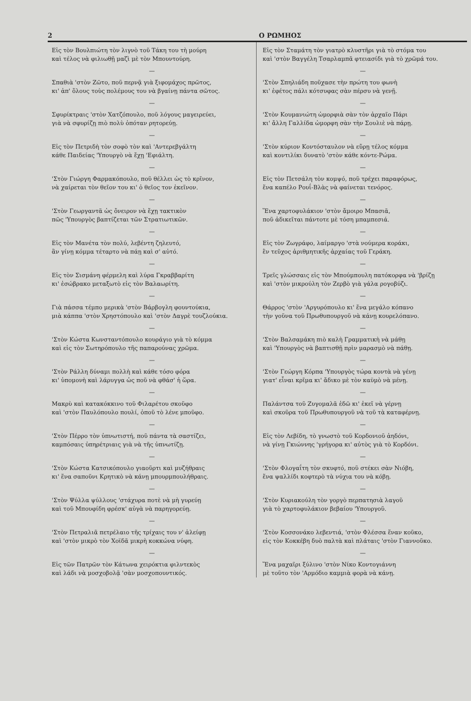2 Ο ΡΩΜΗΟΣ
Εἰς τὸν Βουλπιώτη τὸν λιγνὸ τοῦ Τάκη του τὴ μούρη
καὶ τέλος νὰ φιλιωθῇ μαζὶ μὲ τὸν Μπουντούρη.
—
Σπαθιὰ 'στὸν Ζῶτο, ποῦ περνᾷ γιὰ ξιφομάχος πρῶτος,
κι' ἀπ' ὅλους τοὺς πολέμους του νὰ βγαίνῃ πάντα σῶτος.
—
Σφυρίκτραις 'στὸν Χατζόπουλο, ποῦ λόγους μαγειρεύει,
γιὰ νὰ σφυρίζῃ πιὸ πολὺ ὁπόταν ρητορεύῃ.
—
Εἰς τὸν Πετριδὴ τὸν σοφὸ τὸν καὶ 'Αντερεβγάλτη
κάθε Παιδείας 'Υπουργὸ νὰ ἔχῃ 'Εφιάλτη.
—
'Στὸν Γιώργη Φαρμακόπουλο, ποῦ θέλλει ὡς τὸ κρῖνον,
νὰ χαίρεται τὸν θεῖον του κι' ὁ θεῖος τον ἐκεῖνον.
—
'Στὸν Γεωργαντᾶ ὡς ὄνειρον νὰ ἔχῃ τακτικὸν
πῶς 'Υπουργὸς βαπτίζεται τῶν Στρατιωτικῶν.
—
Εἰς τὸν Μανέτα τὸν πολύ, λεβέντη ζηλευτό,
ἂν γίνῃ κόμμα τέταρτο νὰ πάῃ καὶ σ' αὐτό.
—
Εἰς τὸν Σισμάνη φέρμελη καὶ λύρα Γκραββαρίτη
κι' ἐσώβρακο μεταξωτὸ εἰς τὸν Βαλαωρίτη.
—
Γιὰ πάσσα τέμπο μερικὰ 'στὸν Βάρβογλη φουντούκια,
μιὰ κάππα 'στὸν Χρηστόπουλο καὶ 'στὸν Δαγρὲ τουζλούκια.
—
'Στὸν Κώστα Κωνσταντόπουλο κουράγιο γιὰ τὸ κόμμα
καὶ εἰς τὸν Σωτηρόπουλο τῆς παπαρούνας χρῶμα.
—
'Στὸν Ράλλη δύναμι πολλὴ καὶ κάθε τόσο φόρα
κι' ὑπομονὴ καὶ λάρυγγα ὡς ποῦ νὰ φθάσ' ἡ ὥρα.
—
Μακρὺ καὶ κατακόκκινο τοῦ Φιλαρέτου σκοῦφο
καὶ 'στὸν Παυλόπουλο πουλί, ὁποῦ τὸ λένε μποῦφο.
—
'Στὸν Πέρρο τὸν ὑπνωτιστή, ποῦ πάντα τὰ σαστίζει,
καμπόσαις ὑπηρέτριαις γιὰ νὰ τῆς ὑπνωτίζῃ.
—
'Στὸν Κώστα Κατσικόπουλο γιαοῦρτι καὶ μυζήθραις
κι' ἕνα σαποῦνι Κρητικὸ νὰ κάνῃ μπουρμπουλήθραις.
—
'Στὸν Ψύλλα ψύλλους 'στάχυρα ποτὲ νὰ μὴ γυρεύῃ
καὶ τοῦ Μπουφίδη φρέσκ' αὐγὰ νὰ παρηγορεύῃ.
—
'Στὸν Πετραλιᾶ πετρέλαιο τῆς τρίχαις του ν' ἀλείφῃ
καὶ 'στὸν μικρὸ τὸν Χοϊδᾶ μικρὴ κοκκώνα νύφη.
—
Εἰς τῶν Πατρῶν τὸν Κάτωνα χειρόκτια φιλντεκὸς
καὶ λάδι νὰ μοσχοβολᾷ 'σὰν μοσχοπουντικός.
Εἰς τὸν Σταμάτη τὸν γιατρὸ κλυστῆρι γιὰ τὸ στόμα του
καὶ 'στὸν Βαγγέλη Τσαρλαμπᾶ φτειασίδι γιὰ τὸ χρῶμά του.
—
'Στὸν Σπηλιάδη ποῦχασε τὴν πρώτη του φωνὴ
κι' ἐφέτος πάλι κότσυφας σὰν πέρσυ νὰ γενῇ.
—
'Στὸν Κουμανιώτη ὡμορφιὰ σὰν τὸν ἀρχαῖο Πάρι
κι' ἄλλη Γαλλίδα ὡμορφη σὰν τὴν Σουλιὲ νὰ πάρῃ.
—
'Στὸν κύριον Κοντόσταυλον νὰ εὕρῃ τέλος κόμμα
καὶ κοντιλίκι δυνατὸ 'στὸν κάθε κόντε-Ρώμα.
—
Εἰς τὸν Πετσάλη τὸν κομψό, ποῦ τρέχει παραφόρως,
ἕνα καπέλο Ρουΐ-Βλὰς νὰ φαίνεται τενόρος.
—
Ἕνα χαρτοφυλάκιον 'στὸν ἄμοιρο Μπασιᾶ,
ποῦ ἀδικεῖται πάντοτε μὲ τόση μπαμπεσιά.
—
Εἰς τὸν Ζωγράφο, λαίμαργο 'στὰ νούμερα κοράκι,
ἓν τεῦχος ἀριθμητικῆς ἀρχαίας τοῦ Γεράκη.
—
Τρεῖς γλώσσαις εἰς τὸν Μπούμπουλη πατόκορφα νὰ 'βρίζῃ
καὶ 'στὸν μικρούλη τὸν Ζερβὸ γιὰ γάλα ρογοβύζι.
—
Θάρρος 'στὸν 'Αργυρόπουλο κι' ἕνα μεγάλο κόπανο
τὴν γοῦνα τοῦ Πρωθυπουργοῦ νὰ κάνῃ κουρελόπανο.
—
'Στὸν Βαλσαμάκη πιὸ καλὴ Γραμματικὴ νὰ μάθῃ
καὶ 'Υπουργὸς νὰ βαπτισθῇ πρὶν μαρασμὸ νὰ πάθῃ.
—
'Στὸν Γεώργη Κόρπα 'Υπουργὸς τώρα κοντὰ νὰ γένῃ
γιατ' εἶναι κρῖμα κι' ἄδικο μὲ τὸν καϋμὸ νὰ μένῃ.
—
Παλάντσα τοῦ Ζυγομαλᾶ ἐδῶ κι' ἐκεῖ νὰ γέρνῃ
καὶ σκοῦρα τοῦ Πρωθυπουργοῦ νὰ τοῦ τὰ καταφέρνῃ.
—
Εἰς τὸν Λεβίδη, τὸ γνωστὸ τοῦ Κορδονιοῦ ἀηδόνι,
νὰ γίνῃ Γκιώννης 'γρήγορα κι' αὐτὸς γιὰ τὸ Κορδόνι.
—
'Στὸν Φλογαΐτη τὸν σκυφτό, ποῦ στέκει σὰν Νιόβη,
ἕνα ψαλλίδι κοφτερὸ τὰ νύχια του νὰ κόβῃ.
—
'Στὸν Κυριακούλη τὸν γοργὸ περπατησιὰ λαγοῦ
γιὰ τὸ χαρτοφυλάκιον βεβαίου 'Υπουργοῦ.
—
'Στὸν Κοσσονάκο λεβεντιά, 'στὸν Φλέσσα ἕναν κοῦκο,
εἰς τὸν Κοκκέβη δυὸ παλτὰ καὶ πλάταις 'στὸν Γιαννοῦκο.
—
Ἕνα μαχαῖρι ξύλινο 'στὸν Νίκο Κοντογιάννη
μὲ τοῦτο τὸν 'Αρμόδιο καμμιὰ φορὰ νὰ κάνῃ.